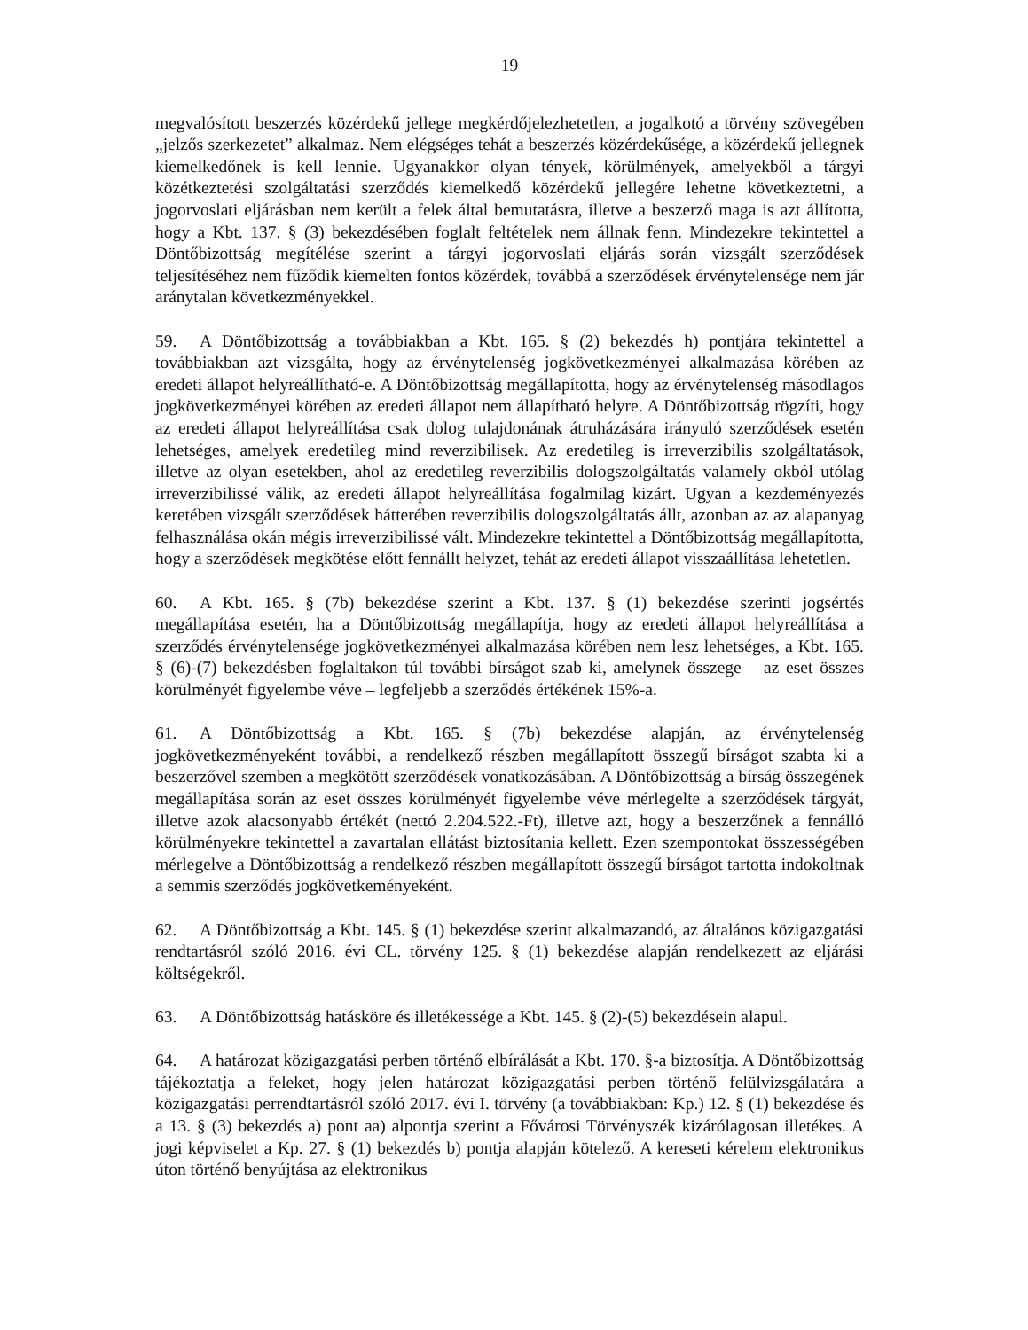19
megvalósított beszerzés közérdekű jellege megkérdőjelezhetetlen, a jogalkotó a törvény szövegében „jelzős szerkezetet” alkalmaz. Nem elégséges tehát a beszerzés közérdekűsége, a közérdekű jellegnek kiemelkedőnek is kell lennie. Ugyanakkor olyan tények, körülmények, amelyekből a tárgyi közétkeztetési szolgáltatási szerződés kiemelkedő közérdekű jellegére lehetne következtetni, a jogorvoslati eljárásban nem került a felek által bemutatásra, illetve a beszerző maga is azt állította, hogy a Kbt. 137. § (3) bekezdésében foglalt feltételek nem állnak fenn. Mindezekre tekintettel a Döntőbizottság megítélése szerint a tárgyi jogorvoslati eljárás során vizsgált szerződések teljesítéséhez nem fűződik kiemelten fontos közérdek, továbbá a szerződések érvénytelensége nem jár aránytalan következményekkel.
59. A Döntőbizottság a továbbiakban a Kbt. 165. § (2) bekezdés h) pontjára tekintettel a továbbiakban azt vizsgálta, hogy az érvénytelenség jogkövetkezményei alkalmazása körében az eredeti állapot helyreállítható-e. A Döntőbizottság megállapította, hogy az érvénytelenség másodlagos jogkövetkezményei körében az eredeti állapot nem állapítható helyre. A Döntőbizottság rögzíti, hogy az eredeti állapot helyreállítása csak dolog tulajdonának átruházására irányuló szerződések esetén lehetséges, amelyek eredetileg mind reverzibilisek. Az eredetileg is irreverzibilis szolgáltatások, illetve az olyan esetekben, ahol az eredetileg reverzibilis dologszolgáltatás valamely okból utólag irreverzibilissé válik, az eredeti állapot helyreállítása fogalmilag kizárt. Ugyan a kezdeményezés keretében vizsgált szerződések hátterében reverzibilis dologszolgáltatás állt, azonban az az alapanyag felhasználása okán mégis irreverzibilissé vált. Mindezekre tekintettel a Döntőbizottság megállapította, hogy a szerződések megkötése előtt fennállt helyzet, tehát az eredeti állapot visszaállítása lehetetlen.
60. A Kbt. 165. § (7b) bekezdése szerint a Kbt. 137. § (1) bekezdése szerinti jogsértés megállapítása esetén, ha a Döntőbizottság megállapítja, hogy az eredeti állapot helyreállítása a szerződés érvénytelensége jogkövetkezményei alkalmazása körében nem lesz lehetséges, a Kbt. 165. § (6)-(7) bekezdésben foglaltakon túl további bírságot szab ki, amelynek összege – az eset összes körülményét figyelembe véve – legfeljebb a szerződés értékének 15%-a.
61. A Döntőbizottság a Kbt. 165. § (7b) bekezdése alapján, az érvénytelenség jogkövetkezményeként további, a rendelkező részben megállapított összegű bírságot szabta ki a beszerzővel szemben a megkötött szerződések vonatkozásában. A Döntőbizottság a bírság összegének megállapítása során az eset összes körülményét figyelembe véve mérlegelte a szerződések tárgyát, illetve azok alacsonyabb értékét (nettó 2.204.522.-Ft), illetve azt, hogy a beszerzőnek a fennálló körülményekre tekintettel a zavartalan ellátást biztosítania kellett. Ezen szempontokat összességében mérlegelve a Döntőbizottság a rendelkező részben megállapított összegű bírságot tartotta indokoltnak a semmis szerződés jogkövetkeményeként.
62. A Döntőbizottság a Kbt. 145. § (1) bekezdése szerint alkalmazandó, az általános közigazgatási rendtartásról szóló 2016. évi CL. törvény 125. § (1) bekezdése alapján rendelkezett az eljárási költségekről.
63. A Döntőbizottság hatásköre és illetékessége a Kbt. 145. § (2)-(5) bekezdésein alapul.
64. A határozat közigazgatási perben történő elbírálását a Kbt. 170. §-a biztosítja. A Döntőbizottság tájékoztatja a feleket, hogy jelen határozat közigazgatási perben történő felülvizsgálatára a közigazgatási perrendtartásról szóló 2017. évi I. törvény (a továbbiakban: Kp.) 12. § (1) bekezdése és a 13. § (3) bekezdés a) pont aa) alpontja szerint a Fővárosi Törvényszék kizárólagosan illetékes. A jogi képviselet a Kp. 27. § (1) bekezdés b) pontja alapján kötelező. A kereseti kérelem elektronikus úton történő benyújtása az elektronikus